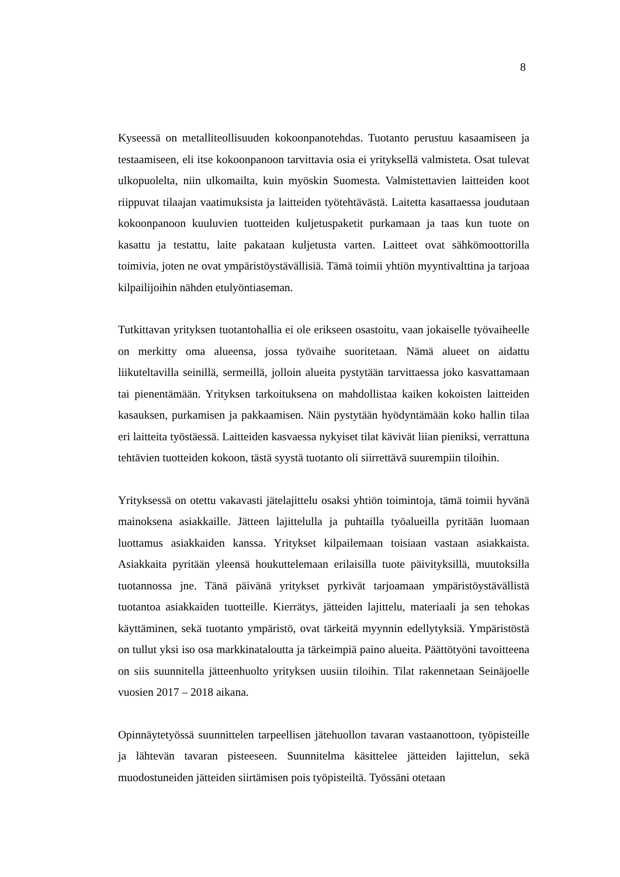8
Kyseessä on metalliteollisuuden kokoonpanotehdas. Tuotanto perustuu kasaami­seen ja testaamiseen, eli itse kokoonpanoon tarvittavia osia ei yrityksellä valmiste­ta. Osat tulevat ulkopuolelta, niin ulkomailta, kuin myöskin Suomesta. Valmistet­tavien laitteiden koot riippuvat tilaajan vaatimuksista ja laitteiden työtehtävästä. Laitetta kasattaessa joudutaan kokoonpanoon kuuluvien tuotteiden kuljetuspaketit purkamaan ja taas kun tuote on kasattu ja testattu, laite pakataan kuljetusta varten. Laitteet ovat sähkömoottorilla toimivia, joten ne ovat ympäristöystävällisiä. Tämä toimii yhtiön myyntivalttina ja tarjoaa kilpailijoihin nähden etulyöntiaseman.
Tutkittavan yrityksen tuotantohallia ei ole erikseen osastoitu, vaan jokaiselle työ­vaiheelle on merkitty oma alueensa, jossa työvaihe suoritetaan. Nämä alueet on aidattu liikuteltavilla seinillä, sermeillä, jolloin alueita pystytään tarvittaessa joko kasvattamaan tai pienentämään. Yrityksen tarkoituksena on mahdollistaa kaiken kokoisten laitteiden kasauksen, purkamisen ja pakkaamisen. Näin pystytään hyö­dyntämään koko hallin tilaa eri laitteita työstäessä. Laitteiden kasvaessa nykyiset tilat kävivät liian pieniksi, verrattuna tehtävien tuotteiden kokoon, tästä syystä tuotanto oli siirrettävä suurempiin tiloihin.
Yrityksessä on otettu vakavasti jätelajittelu osaksi yhtiön toimintoja, tämä toimii hyvänä mainoksena asiakkaille. Jätteen lajittelulla ja puhtailla työalueilla pyritään luomaan luottamus asiakkaiden kanssa. Yritykset kilpailemaan toisiaan vastaan asiakkaista. Asiakkaita pyritään yleensä houkuttelemaan erilaisilla tuote päivityk­sillä, muutoksilla tuotannossa jne. Tänä päivänä yritykset pyrkivät tarjoamaan ympäristöystävällistä tuotantoa asiakkaiden tuotteille. Kierrätys, jätteiden lajittelu, materiaali ja sen tehokas käyttäminen, sekä tuotanto ympäristö, ovat tärkeitä myynnin edellytyksiä. Ympäristöstä on tullut yksi iso osa markkinataloutta ja tär­keimpiä paino alueita. Päättötyöni tavoitteena on siis suunnitella jätteenhuolto yri­tyksen uusiin tiloihin. Tilat rakennetaan Seinäjoelle vuosien 2017 – 2018 aikana.
Opinnäytetyössä suunnittelen tarpeellisen jätehuollon tavaran vastaanottoon, työ­pisteille ja lähtevän tavaran pisteeseen. Suunnitelma käsittelee jätteiden lajittelun, sekä muodostuneiden jätteiden siirtämisen pois työpisteiltä. Työssäni otetaan